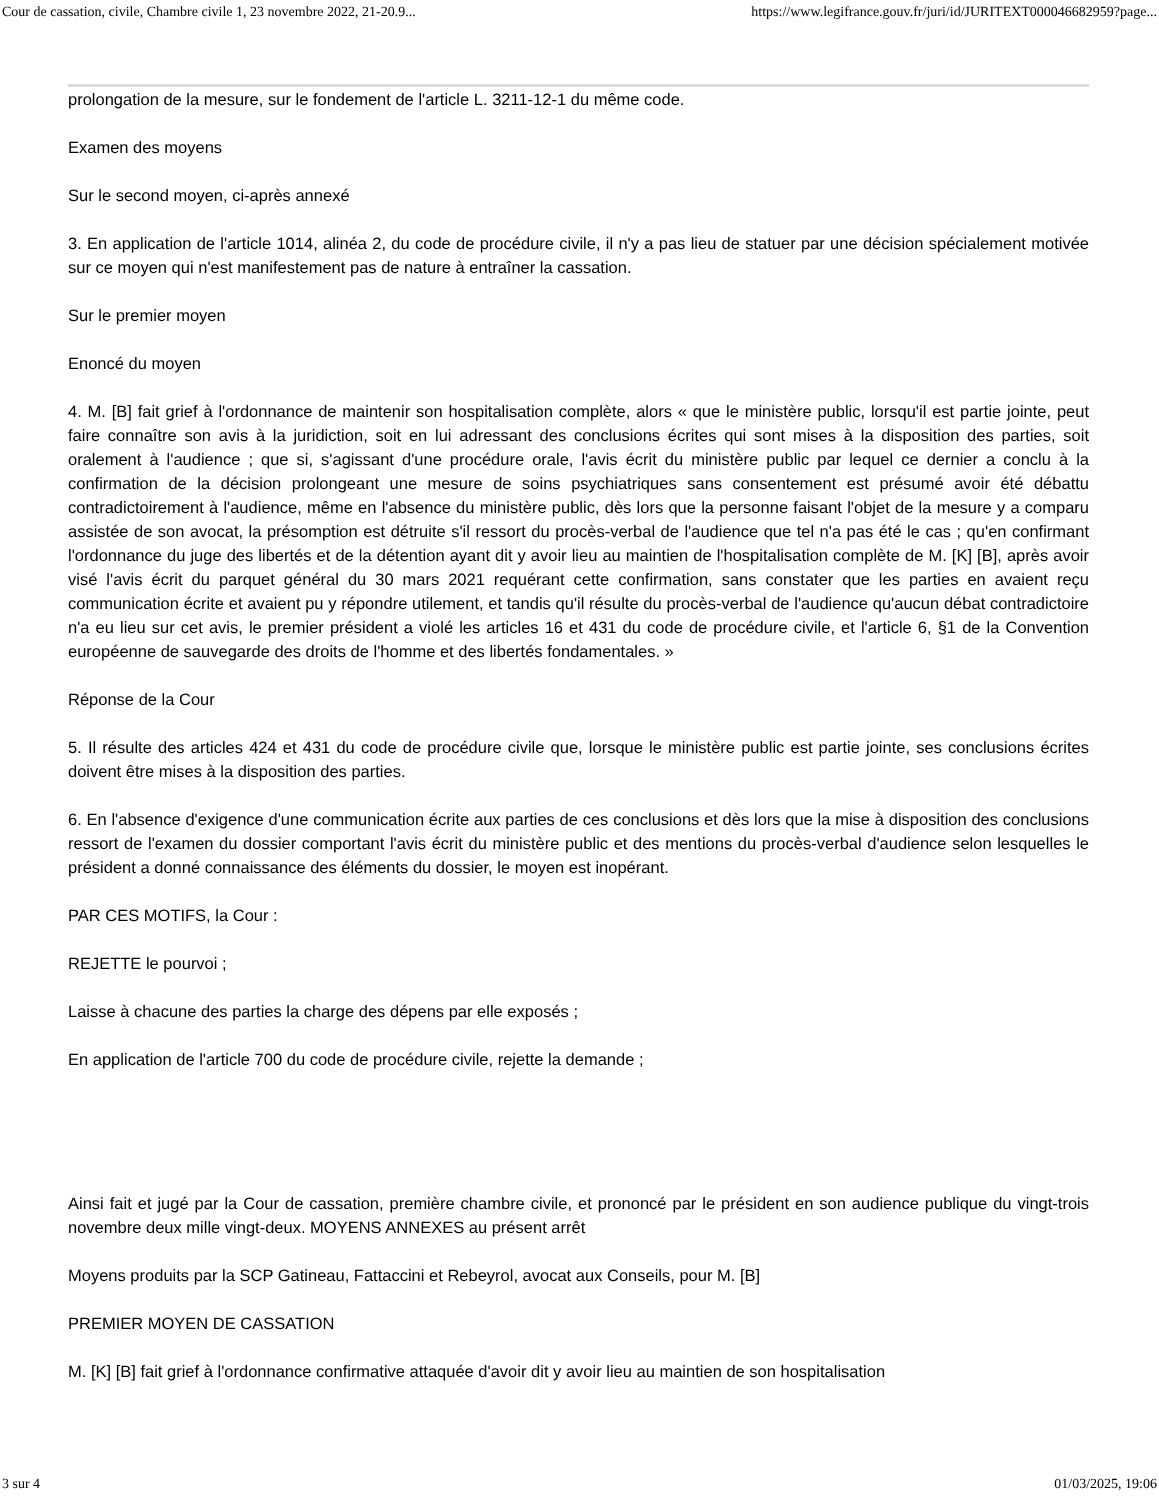Cour de cassation, civile, Chambre civile 1, 23 novembre 2022, 21-20.9... https://www.legifrance.gouv.fr/juri/id/JURITEXT000046682959?page...
prolongation de la mesure, sur le fondement de l'article L. 3211-12-1 du même code.
Examen des moyens
Sur le second moyen, ci-après annexé
3. En application de l'article 1014, alinéa 2, du code de procédure civile, il n'y a pas lieu de statuer par une décision spécialement motivée sur ce moyen qui n'est manifestement pas de nature à entraîner la cassation.
Sur le premier moyen
Enoncé du moyen
4. M. [B] fait grief à l'ordonnance de maintenir son hospitalisation complète, alors « que le ministère public, lorsqu'il est partie jointe, peut faire connaître son avis à la juridiction, soit en lui adressant des conclusions écrites qui sont mises à la disposition des parties, soit oralement à l'audience ; que si, s'agissant d'une procédure orale, l'avis écrit du ministère public par lequel ce dernier a conclu à la confirmation de la décision prolongeant une mesure de soins psychiatriques sans consentement est présumé avoir été débattu contradictoirement à l'audience, même en l'absence du ministère public, dès lors que la personne faisant l'objet de la mesure y a comparu assistée de son avocat, la présomption est détruite s'il ressort du procès-verbal de l'audience que tel n'a pas été le cas ; qu'en confirmant l'ordonnance du juge des libertés et de la détention ayant dit y avoir lieu au maintien de l'hospitalisation complète de M. [K] [B], après avoir visé l'avis écrit du parquet général du 30 mars 2021 requérant cette confirmation, sans constater que les parties en avaient reçu communication écrite et avaient pu y répondre utilement, et tandis qu'il résulte du procès-verbal de l'audience qu'aucun débat contradictoire n'a eu lieu sur cet avis, le premier président a violé les articles 16 et 431 du code de procédure civile, et l'article 6, §1 de la Convention européenne de sauvegarde des droits de l'homme et des libertés fondamentales. »
Réponse de la Cour
5. Il résulte des articles 424 et 431 du code de procédure civile que, lorsque le ministère public est partie jointe, ses conclusions écrites doivent être mises à la disposition des parties.
6. En l'absence d'exigence d'une communication écrite aux parties de ces conclusions et dès lors que la mise à disposition des conclusions ressort de l'examen du dossier comportant l'avis écrit du ministère public et des mentions du procès-verbal d'audience selon lesquelles le président a donné connaissance des éléments du dossier, le moyen est inopérant.
PAR CES MOTIFS, la Cour :
REJETTE le pourvoi ;
Laisse à chacune des parties la charge des dépens par elle exposés ;
En application de l'article 700 du code de procédure civile, rejette la demande ;
Ainsi fait et jugé par la Cour de cassation, première chambre civile, et prononcé par le président en son audience publique du vingt-trois novembre deux mille vingt-deux. MOYENS ANNEXES au présent arrêt
Moyens produits par la SCP Gatineau, Fattaccini et Rebeyrol, avocat aux Conseils, pour M. [B]
PREMIER MOYEN DE CASSATION
M. [K] [B] fait grief à l'ordonnance confirmative attaquée d'avoir dit y avoir lieu au maintien de son hospitalisation
3 sur 4 01/03/2025, 19:06